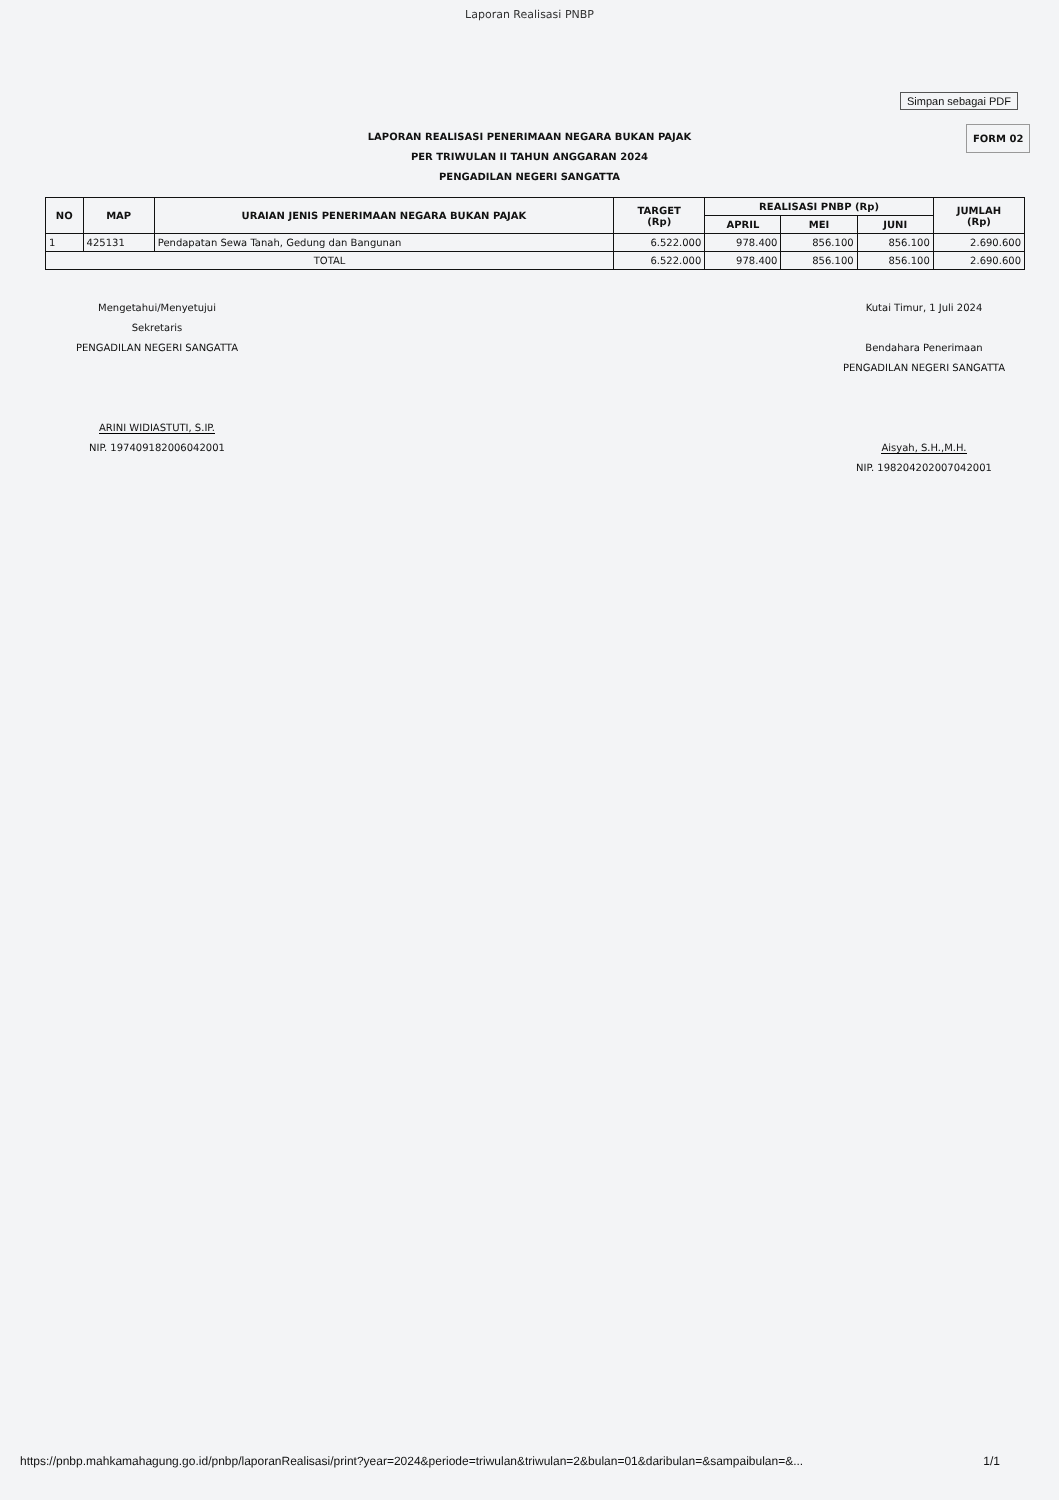Laporan Realisasi PNBP
Simpan sebagai PDF
FORM 02
LAPORAN REALISASI PENERIMAAN NEGARA BUKAN PAJAK
PER TRIWULAN II TAHUN ANGGARAN 2024
PENGADILAN NEGERI SANGATTA
| NO | MAP | URAIAN JENIS PENERIMAAN NEGARA BUKAN PAJAK | TARGET (Rp) | REALISASI PNBP (Rp) | | | JUMLAH (Rp) |
| --- | --- | --- | --- | --- | --- | --- | --- |
| | | | | APRIL | MEI | JUNI | |
| 1 | 425131 | Pendapatan Sewa Tanah, Gedung dan Bangunan | 6.522.000 | 978.400 | 856.100 | 856.100 | 2.690.600 |
| TOTAL | | | 6.522.000 | 978.400 | 856.100 | 856.100 | 2.690.600 |
Mengetahui/Menyetujui
Sekretaris
PENGADILAN NEGERI SANGATTA
ARINI WIDIASTUTI, S.IP.
NIP. 197409182006042001
Kutai Timur, 1 Juli 2024
Bendahara Penerimaan
PENGADILAN NEGERI SANGATTA
Aisyah, S.H.,M.H.
NIP. 198204202007042001
https://pnbp.mahkamahagung.go.id/pnbp/laporanRealisasi/print?year=2024&periode=triwulan&triwulan=2&bulan=01&daribulan=&sampaibulan=&... 1/1